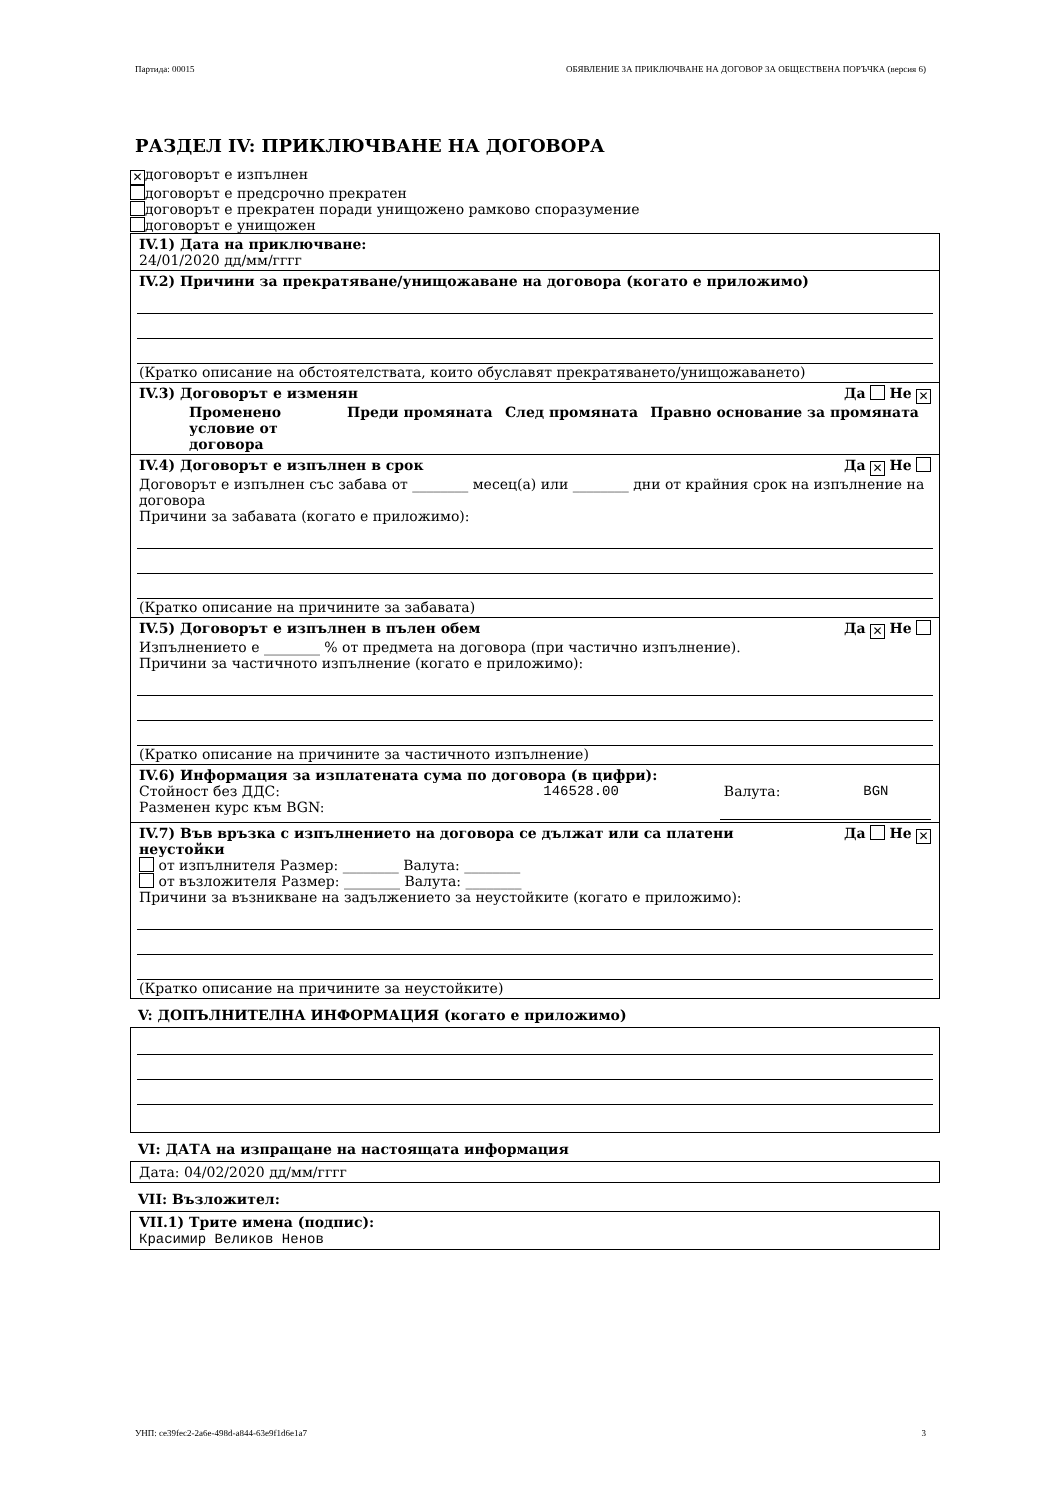Партида: 00015 ОБЯВЛЕНИЕ ЗА ПРИКЛЮЧВАНЕ НА ДОГОВОР ЗА ОБЩЕСТВЕНА ПОРЪЧКА (версия 6)
РАЗДЕЛ IV: ПРИКЛЮЧВАНЕ НА ДОГОВОРА
✕ договорът е изпълнен
договорът е предсрочно прекратен
договорът е прекратен поради унищожено рамково споразумение
договорът е унищожен
IV.1) Дата на приключване:
24/01/2020 дд/мм/гггг
IV.2) Причини за прекратяване/унищожаване на договора (когато е приложимо)
(Кратко описание на обстоятелствата, които обуславят прекратяването/унищожаването)
IV.3) Договорът е изменян Да Не ✕
| Променено условие от договора | Преди промяната | След промяната | Правно основание за промяната |
| --- | --- | --- | --- |
IV.4) Договорът е изпълнен в срок Да ✕ Не
Договорът е изпълнен със забава от ________ месец(а) или ________ дни от крайния срок на изпълнение на договора
Причини за забавата (когато е приложимо):
(Кратко описание на причините за забавата)
IV.5) Договорът е изпълнен в пълен обем Да ✕ Не
Изпълнението е ________ % от предмета на договора (при частично изпълнение).
Причини за частичното изпълнение (когато е приложимо):
(Кратко описание на причините за частичното изпълнение)
IV.6) Информация за изплатената сума по договора (в цифри):
| Стойност без ДДС: | 146528.00 | Валута: | BGN |
| Разменен курс към BGN: | | | |
IV.7) Във връзка с изпълнението на договора се дължат или са платени
неустойки Да Не ✕
от изпълнителя Размер: ________ Валута: ________
от възложителя Размер: ________ Валута: ________
Причини за възникване на задължението за неустойките (когато е приложимо):
(Кратко описание на причините за неустойките)
V: ДОПЪЛНИТЕЛНА ИНФОРМАЦИЯ (когато е приложимо)
VI: ДАТА на изпращане на настоящата информация
Дата: 04/02/2020 дд/мм/гггг
VII: Възложител:
VII.1) Трите имена (подпис):
Красимир Великов Ненов
УНП: ce39fec2-2a6e-498d-a844-63e9f1d6e1a7 3